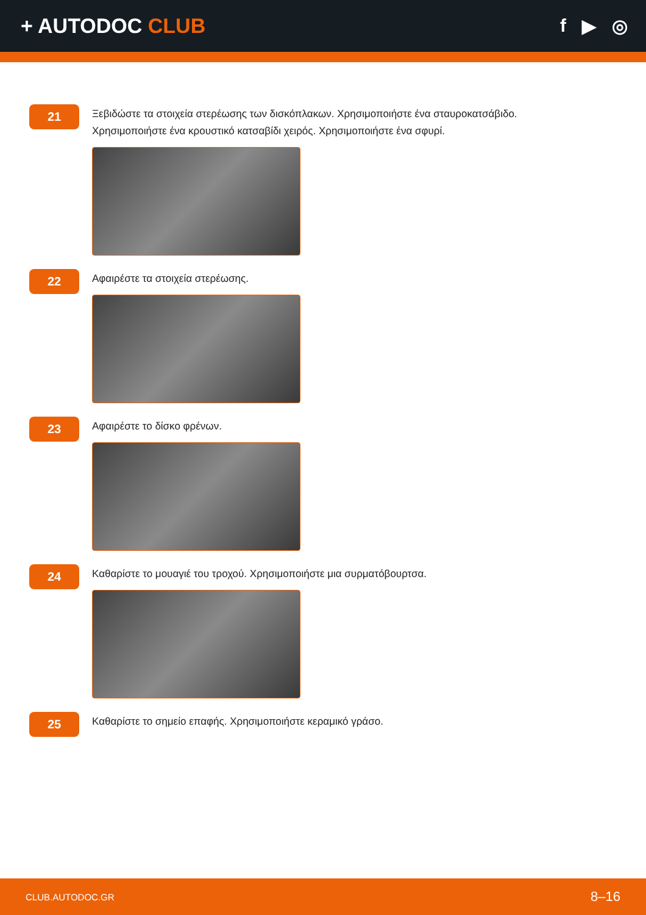+ AUTODOC CLUB f ▶ ◎
21
Ξεβιδώστε τα στοιχεία στερέωσης των δισκόπλακων. Χρησιμοποιήστε ένα σταυροκατσάβιδο.
Χρησιμοποιήστε ένα κρουστικό κατσαβίδι χειρός. Χρησιμοποιήστε ένα σφυρί.
22
Αφαιρέστε τα στοιχεία στερέωσης.
23
Αφαιρέστε το δίσκο φρένων.
24
Καθαρίστε το μουαγιέ του τροχού. Χρησιμοποιήστε μια συρματόβουρτσα.
25
Καθαρίστε το σημείο επαφής. Χρησιμοποιήστε κεραμικό γράσο.
CLUB.AUTODOC.GR 8–16